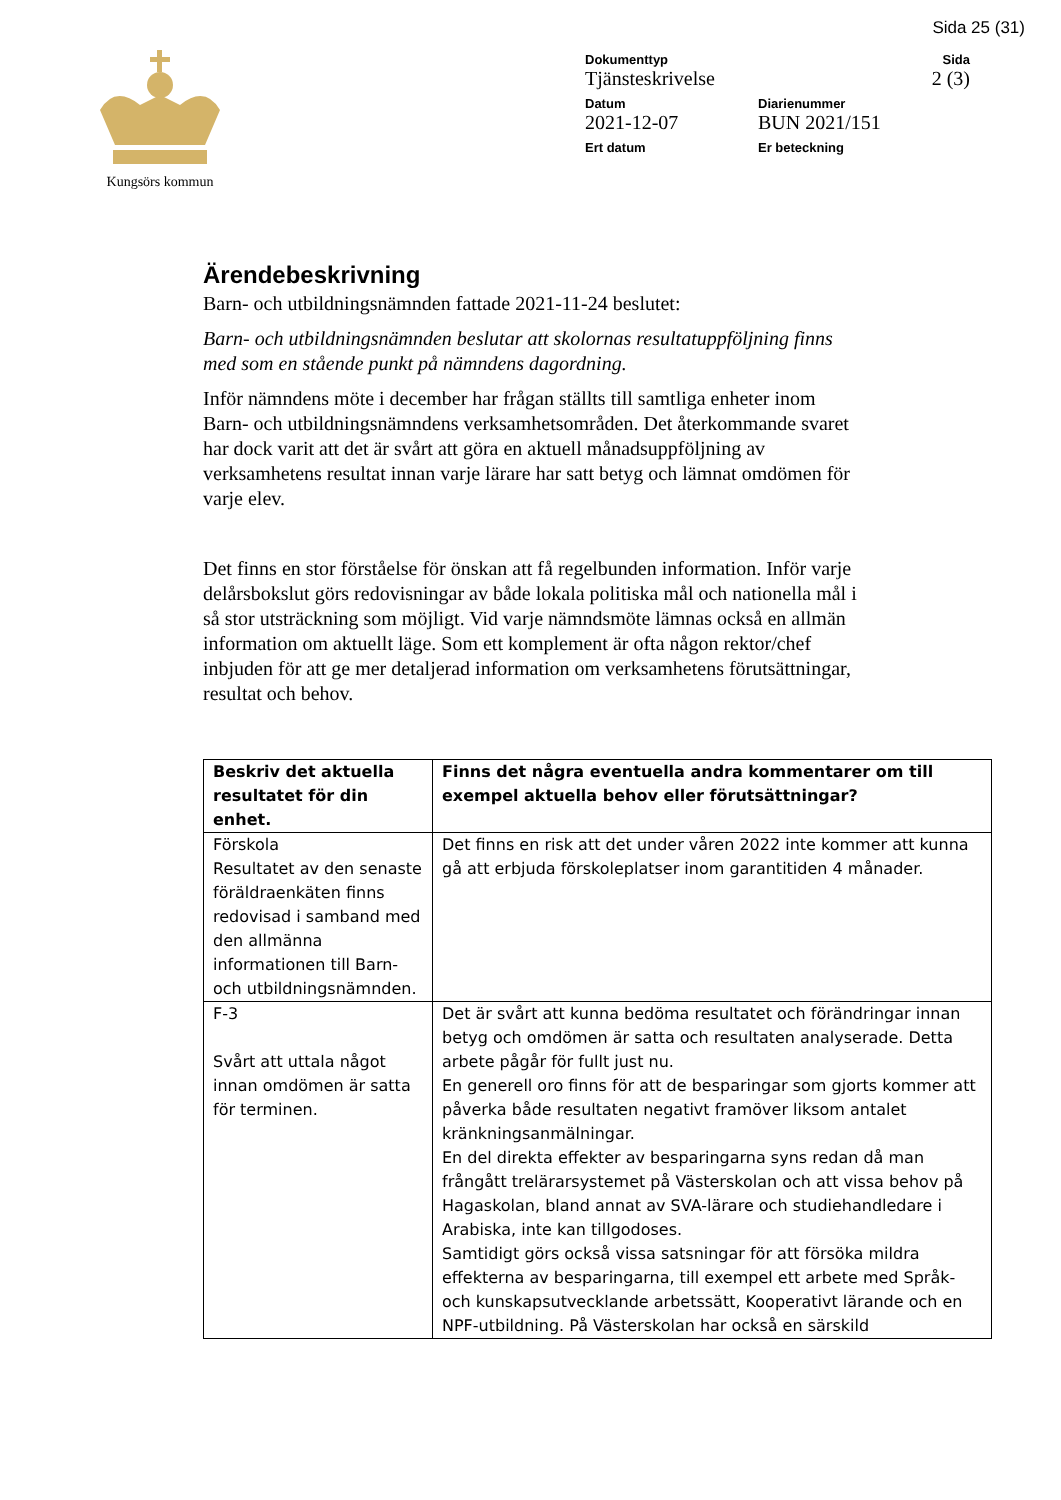Sida 25 (31)
Kungsörs kommun
Dokumenttyp
Tjänsteskrivelse
Sida
2 (3)
Datum
2021-12-07
Diarienummer
BUN 2021/151
Ert datum Er beteckning
Ärendebeskrivning
Barn- och utbildningsnämnden fattade 2021-11-24 beslutet:
Barn- och utbildningsnämnden beslutar att skolornas resultatuppföljning finns med som en stående punkt på nämndens dagordning.
Inför nämndens möte i december har frågan ställts till samtliga enheter inom Barn- och utbildningsnämndens verksamhetsområden. Det återkommande svaret har dock varit att det är svårt att göra en aktuell månadsuppföljning av verksamhetens resultat innan varje lärare har satt betyg och lämnat omdömen för varje elev.
Det finns en stor förståelse för önskan att få regelbunden information. Inför varje delårsbokslut görs redovisningar av både lokala politiska mål och nationella mål i så stor utsträckning som möjligt. Vid varje nämndsmöte lämnas också en allmän information om aktuellt läge. Som ett komplement är ofta någon rektor/chef inbjuden för att ge mer detaljerad information om verksamhetens förutsättningar, resultat och behov.
| Beskriv det aktuella resultatet för din enhet. | Finns det några eventuella andra kommentarer om till exempel aktuella behov eller förutsättningar? |
| --- | --- |
| Förskola Resultatet av den senaste föräldraenkäten finns redovisad i samband med den allmänna informationen till Barn- och utbildningsnämnden. | Det finns en risk att det under våren 2022 inte kommer att kunna gå att erbjuda förskoleplatser inom garantitiden 4 månader. |
| F-3 Svårt att uttala något innan omdömen är satta för terminen. | Det är svårt att kunna bedöma resultatet och förändringar innan betyg och omdömen är satta och resultaten analyserade. Detta arbete pågår för fullt just nu. En generell oro finns för att de besparingar som gjorts kommer att påverka både resultaten negativt framöver liksom antalet kränkningsanmälningar. En del direkta effekter av besparingarna syns redan då man frångått trelärarsystemet på Västerskolan och att vissa behov på Hagaskolan, bland annat av SVA-lärare och studiehandledare i Arabiska, inte kan tillgodoses. Samtidigt görs också vissa satsningar för att försöka mildra effekterna av besparingarna, till exempel ett arbete med Språk- och kunskapsutvecklande arbetssätt, Kooperativt lärande och en NPF-utbildning. På Västerskolan har också en särskild |